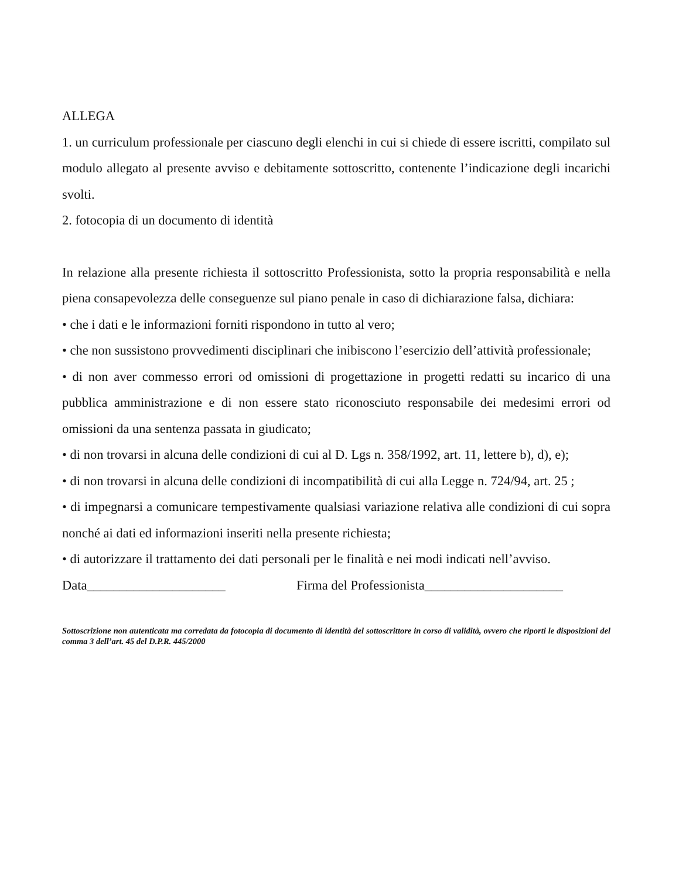ALLEGA
1. un curriculum professionale per ciascuno degli elenchi in cui si chiede di essere iscritti, compilato sul modulo allegato al presente avviso e debitamente sottoscritto, contenente l’indicazione degli incarichi svolti.
2. fotocopia di un documento di identità
In relazione alla presente richiesta il sottoscritto Professionista, sotto la propria responsabilità e nella piena consapevolezza delle conseguenze sul piano penale in caso di dichiarazione falsa, dichiara:
• che i dati e le informazioni forniti rispondono in tutto al vero;
• che non sussistono provvedimenti disciplinari che inibiscono l’esercizio dell’attività professionale;
• di non aver commesso errori od omissioni di progettazione in progetti redatti su incarico di una pubblica amministrazione e di non essere stato riconosciuto responsabile dei medesimi errori od omissioni da una sentenza passata in giudicato;
• di non trovarsi in alcuna delle condizioni di cui al D. Lgs n. 358/1992, art. 11, lettere b), d), e);
• di non trovarsi in alcuna delle condizioni di incompatibilità di cui alla Legge n. 724/94, art. 25 ;
• di impegnarsi a comunicare tempestivamente qualsiasi variazione relativa alle condizioni di cui sopra nonché ai dati ed informazioni inseriti nella presente richiesta;
• di autorizzare il trattamento dei dati personali per le finalità e nei modi indicati nell’avviso.
Data_____________________ Firma del Professionista_____________________
Sottoscrizione non autenticata ma corredata da fotocopia di documento di identità del sottoscrittore in corso di validità, ovvero che riporti le disposizioni del comma 3 dell’art. 45 del D.P.R. 445/2000